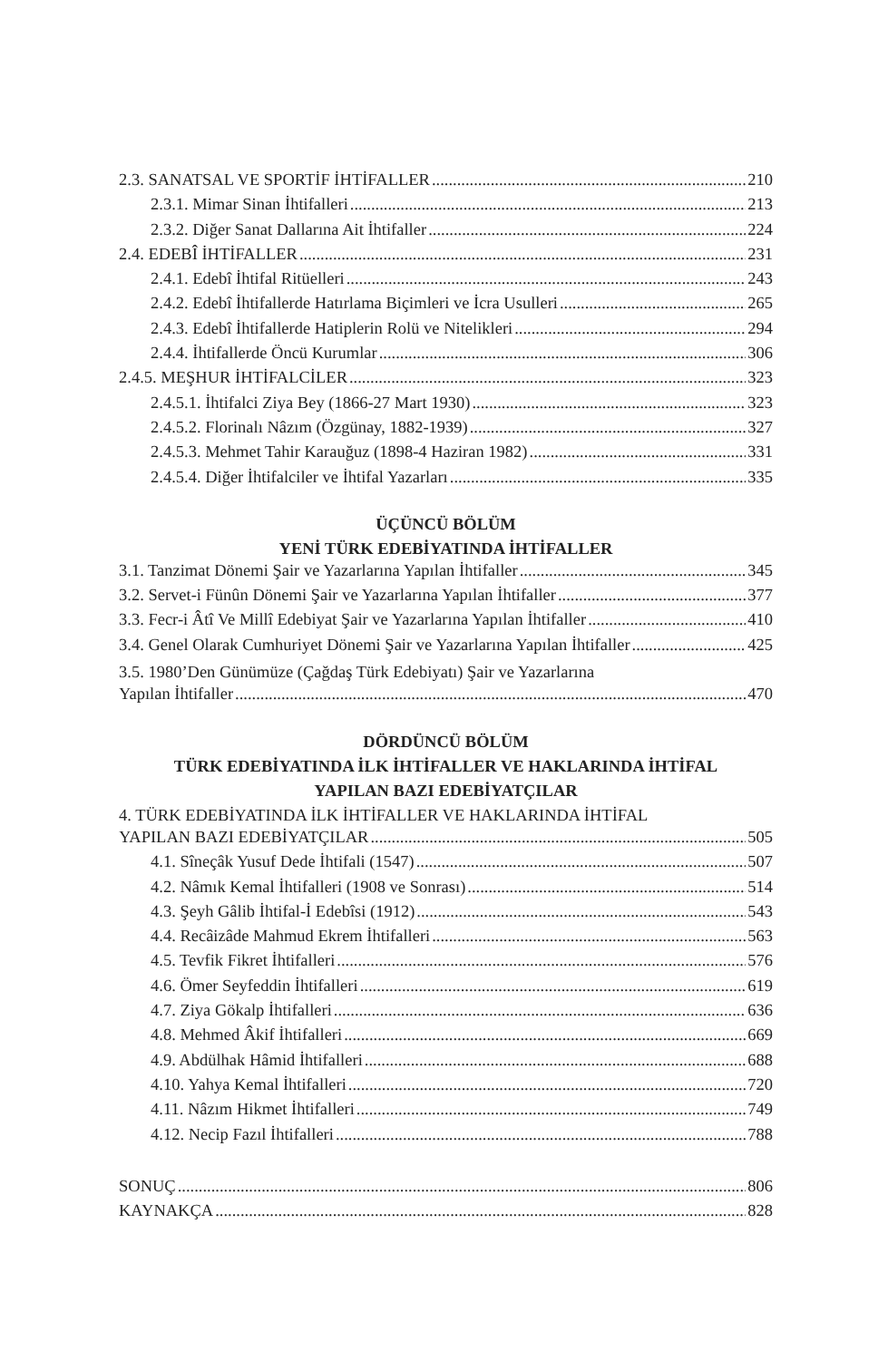2.3. SANATSAL VE SPORTİF İHTİFALLER 210
2.3.1. Mimar Sinan İhtifalleri 213
2.3.2. Diğer Sanat Dallarına Ait İhtifaller 224
2.4. EDEBÎ İHTİFALLER 231
2.4.1. Edebî İhtifal Ritüelleri 243
2.4.2. Edebî İhtifallerde Hatırlama Biçimleri ve İcra Usulleri 265
2.4.3. Edebî İhtifallerde Hatiplerin Rolü ve Nitelikleri 294
2.4.4. İhtifallerde Öncü Kurumlar 306
2.4.5. MEŞHUR İHTİFALCİLER 323
2.4.5.1. İhtifalci Ziya Bey (1866-27 Mart 1930) 323
2.4.5.2. Florinalı Nâzım (Özgünay, 1882-1939) 327
2.4.5.3. Mehmet Tahir Karauğuz (1898-4 Haziran 1982) 331
2.4.5.4. Diğer İhtifalciler ve İhtifal Yazarları 335
ÜÇÜNCÜ BÖLÜM
YENİ TÜRK EDEBİYATINDA İHTİFALLER
3.1. Tanzimat Dönemi Şair ve Yazarlarına Yapılan İhtifaller 345
3.2. Servet-i Fünûn Dönemi Şair ve Yazarlarına Yapılan İhtifaller 377
3.3. Fecr-i Âtî Ve Millî Edebiyat Şair ve Yazarlarına Yapılan İhtifaller 410
3.4. Genel Olarak Cumhuriyet Dönemi Şair ve Yazarlarına Yapılan İhtifaller 425
3.5. 1980’Den Günümüze (Çağdaş Türk Edebiyatı) Şair ve Yazarlarına
Yapılan İhtifaller 470
DÖRDÜNCÜ BÖLÜM
TÜRK EDEBİYATINDA İLK İHTİFALLER VE HAKLARINDA İHTİFAL
YAPILAN BAZI EDEBİYATÇILAR
4. TÜRK EDEBİYATINDA İLK İHTİFALLER VE HAKLARINDA İHTİFAL
YAPILAN BAZI EDEBİYATÇILAR 505
4.1. Sîneçâk Yusuf Dede İhtifali (1547) 507
4.2. Nâmık Kemal İhtifalleri (1908 ve Sonrası) 514
4.3. Şeyh Gâlib İhtifal-İ Edebîsi (1912) 543
4.4. Recâizâde Mahmud Ekrem İhtifalleri 563
4.5. Tevfik Fikret İhtifalleri 576
4.6. Ömer Seyfeddin İhtifalleri 619
4.7. Ziya Gökalp İhtifalleri 636
4.8. Mehmed Âkif İhtifalleri 669
4.9. Abdülhak Hâmid İhtifalleri 688
4.10. Yahya Kemal İhtifalleri 720
4.11. Nâzım Hikmet İhtifalleri 749
4.12. Necip Fazıl İhtifalleri 788
SONUÇ 806
KAYNAKÇA 828